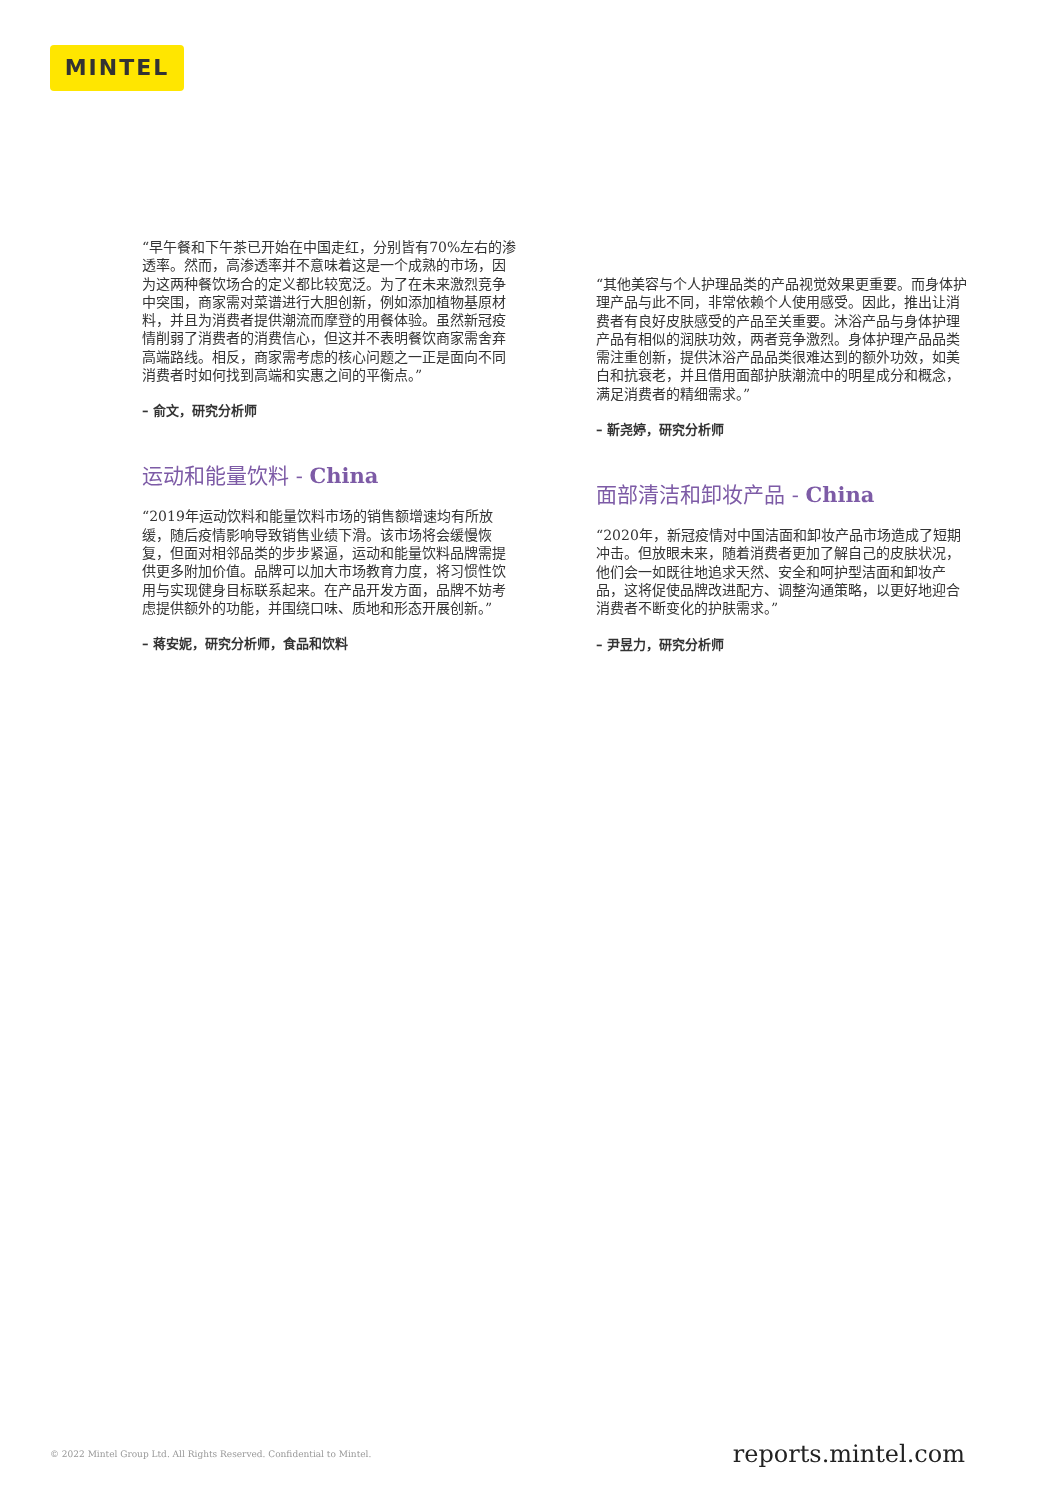MINTEL
“早午餐和下午茶已开始在中国走红，分别皆有70%左右的渗透率。然而，高渗透率并不意味着这是一个成熟的市场，因为这两种餐饮场合的定义都比较宽泛。为了在未来激烈竞争中突围，商家需对菜谱进行大胆创新，例如添加植物基原材料，并且为消费者提供潮流而摩登的用餐体验。虽然新冠疫情削弱了消费者的消费信心，但这并不表明餐饮商家需舍弃高端路线。相反，商家需考虑的核心问题之一正是面向不同消费者时如何找到高端和实惠之间的平衡点。”
– 俞文，研究分析师
运动和能量饮料 - China
“2019年运动饮料和能量饮料市场的销售额增速均有所放缓，随后疫情影响导致销售业绩下滑。该市场将会缓慢恢复，但面对相邻品类的步步紧逼，运动和能量饮料品牌需提供更多附加价值。品牌可以加大市场教育力度，将习惯性饮用与实现健身目标联系起来。在产品开发方面，品牌不妨考虑提供额外的功能，并围绕口味、质地和形态开展创新。”
– 蒋安妮，研究分析师，食品和饮料
“其他美容与个人护理品类的产品视觉效果更重要。而身体护理产品与此不同，非常依赖个人使用感受。因此，推出让消费者有良好皮肤感受的产品至关重要。沐浴产品与身体护理产品有相似的润肤功效，两者竞争激烈。身体护理产品品类需注重创新，提供沐浴产品品类很难达到的额外功效，如美白和抗衰老，并且借用面部护肤潮流中的明星成分和概念，满足消费者的精细需求。”
– 靳尧婷，研究分析师
面部清洁和卸妆产品 - China
“2020年，新冠疫情对中国洁面和卸妆产品市场造成了短期冲击。但放眼未来，随着消费者更加了解自己的皮肤状况，他们会一如既往地追求天然、安全和呵护型洁面和卸妆产品，这将促使品牌改进配方、调整沟通策略，以更好地迎合消费者不断变化的护肤需求。”
– 尹昱力，研究分析师
© 2022 Mintel Group Ltd. All Rights Reserved. Confidential to Mintel. reports.mintel.com